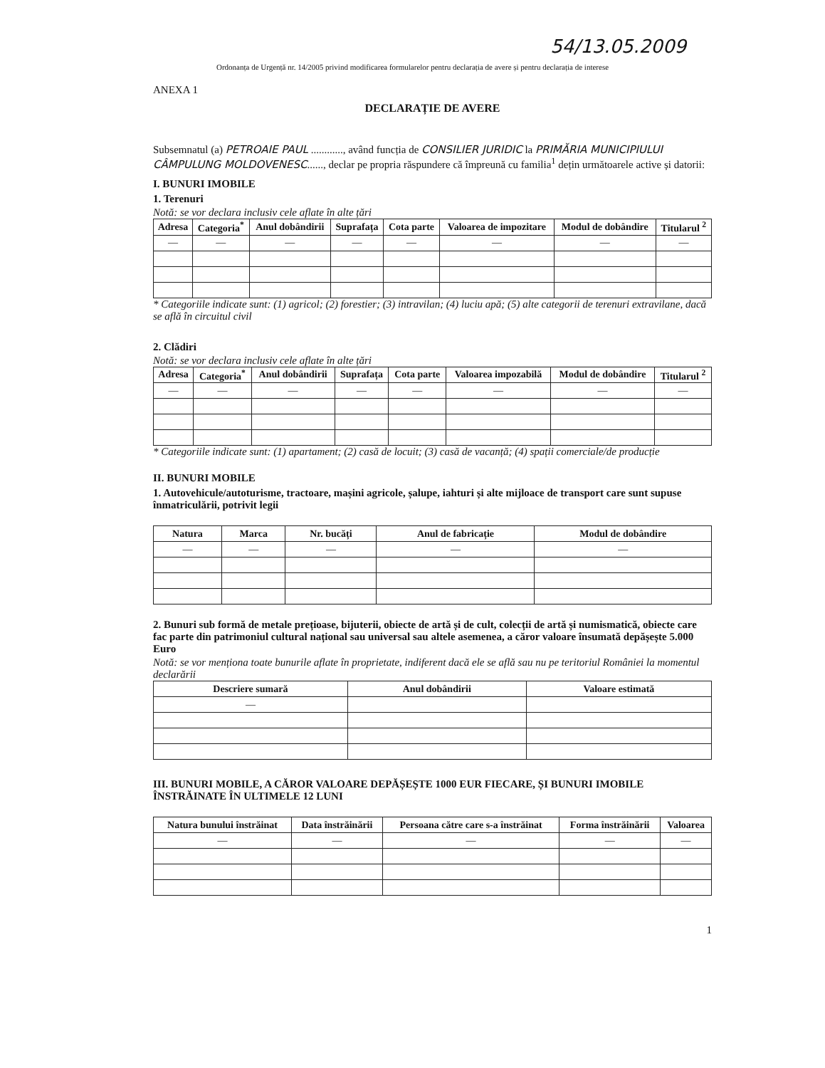54/13.05.2009
Ordonanța de Urgență nr. 14/2005 privind modificarea formularelor pentru declarația de avere și pentru declarația de interese
ANEXA 1
DECLARAȚIE DE AVERE
Subsemnatul (a) PETROAIE PAUL ............, având funcția de CONSILIER JURIDIC la PRIMĂRIA MUNICIPIULUI CÂMPULUNG MOLDOVENESC......, declar pe propria răspundere că împreună cu familia<sup>1</sup> dețin următoarele active și datorii:
I. BUNURI IMOBILE
1. Terenuri
Notă: se vor declara inclusiv cele aflate în alte țări
| Adresa | Categoria<sup>*</sup> | Anul dobândirii | Suprafața | Cota parte | Valoarea de impozitare | Modul de dobândire | Titularul <sup>2</sup> |
| --- | --- | --- | --- | --- | --- | --- | --- |
| — | — | — | — | — | — | — | — |
* Categoriile indicate sunt: (1) agricol; (2) forestier; (3) intravilan; (4) luciu apă; (5) alte categorii de terenuri extravilane, dacă se află în circuitul civil
2. Clădiri
Notă: se vor declara inclusiv cele aflate în alte țări
| Adresa | Categoria<sup>*</sup> | Anul dobândirii | Suprafața | Cota parte | Valoarea impozabilă | Modul de dobândire | Titularul <sup>2</sup> |
| --- | --- | --- | --- | --- | --- | --- | --- |
| — | — | — | — | — | — | — | — |
* Categoriile indicate sunt: (1) apartament; (2) casă de locuit; (3) casă de vacanță; (4) spații comerciale/de producție
II. BUNURI MOBILE
1. Autovehicule/autoturisme, tractoare, mașini agricole, șalupe, iahturi și alte mijloace de transport care sunt supuse înmatriculării, potrivit legii
| Natura | Marca | Nr. bucăți | Anul de fabricație | Modul de dobândire |
| --- | --- | --- | --- | --- |
| — | — | — | — | — |
2. Bunuri sub formă de metale prețioase, bijuterii, obiecte de artă și de cult, colecții de artă și numismatică, obiecte care fac parte din patrimoniul cultural național sau universal sau altele asemenea, a căror valoare însumată depășește 5.000 Euro
Notă: se vor menționa toate bunurile aflate în proprietate, indiferent dacă ele se află sau nu pe teritoriul României la momentul declarării
| Descriere sumară | Anul dobândirii | Valoare estimată |
| --- | --- | --- |
| — | | |
III. BUNURI MOBILE, A CĂROR VALOARE DEPĂȘEȘTE 1000 EUR FIECARE, ȘI BUNURI IMOBILE ÎNSTRĂINATE ÎN ULTIMELE 12 LUNI
| Natura bunului înstrăinat | Data înstrăinării | Persoana către care s-a înstrăinat | Forma înstrăinării | Valoarea |
| --- | --- | --- | --- | --- |
| — | — | — | — | — |
1